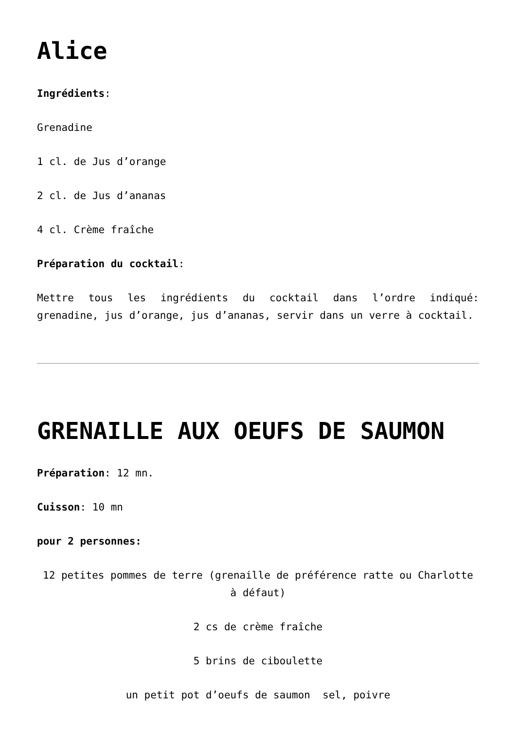Alice
Ingrédients:
Grenadine
1 cl. de Jus d’orange
2 cl. de Jus d’ananas
4 cl. Crème fraîche
Préparation du cocktail:
Mettre tous les ingrédients du cocktail dans l’ordre indiqué: grenadine, jus d’orange, jus d’ananas, servir dans un verre à cocktail.
GRENAILLE AUX OEUFS DE SAUMON
Préparation: 12 mn.
Cuisson: 10 mn
pour 2 personnes:
12 petites pommes de terre (grenaille de préférence ratte ou Charlotte à défaut)
2 cs de crème fraîche
5 brins de ciboulette
un petit pot d’oeufs de saumon sel, poivre